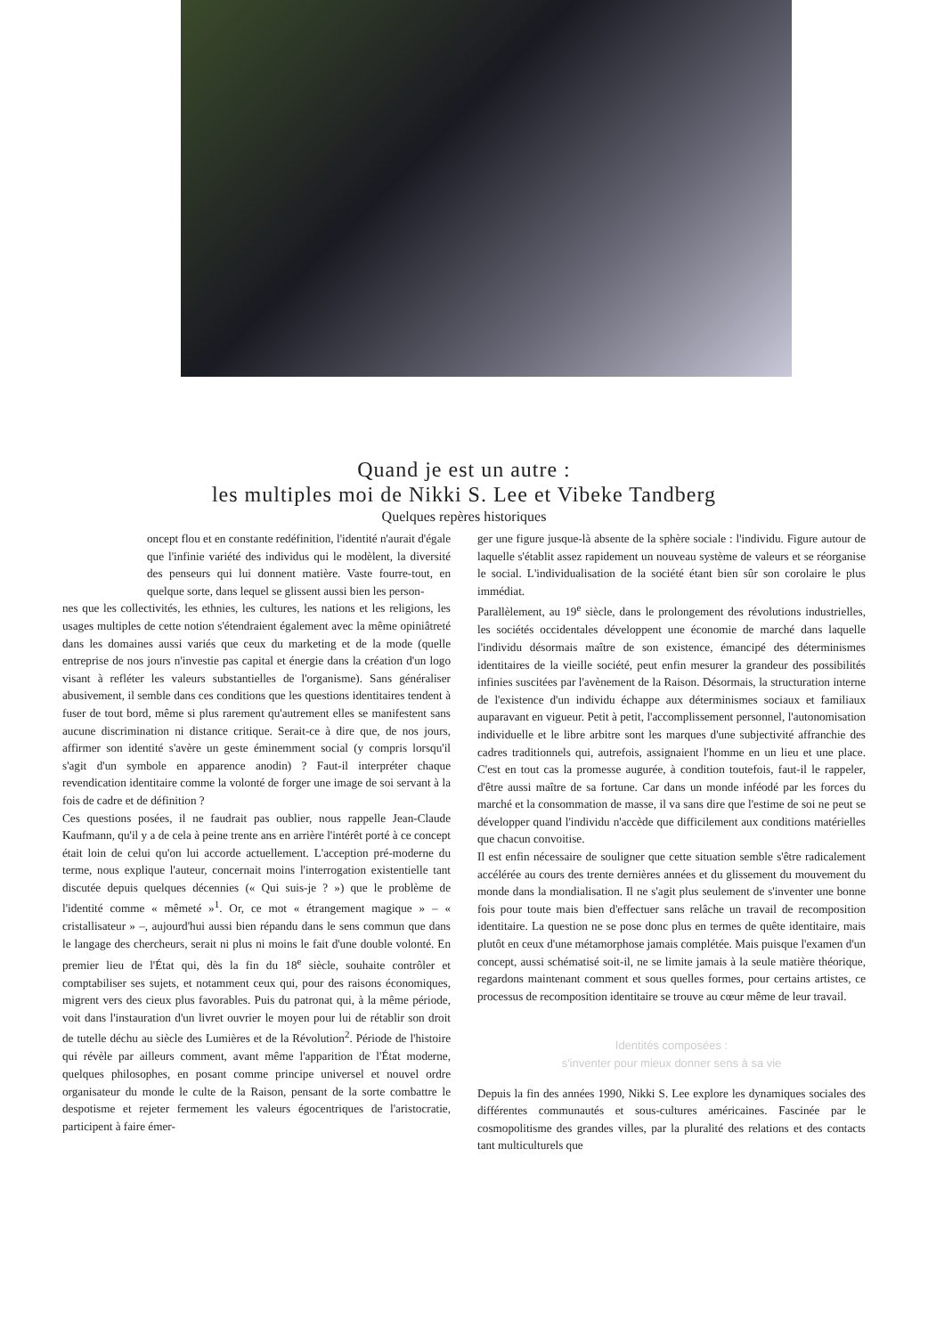Quand je est un autre :
les multiples moi de Nikki S. Lee et Vibeke Tandberg
Quelques repères historiques
oncept flou et en constante redéfinition, l'identité n'aurait d'égale que l'infinie variété des individus qui le modèlent, la diversité des penseurs qui lui donnent matière. Vaste fourre-tout, en quelque sorte, dans lequel se glissent aussi bien les person-
nes que les collectivités, les ethnies, les cultures, les nations et les religions, les usages multiples de cette notion s'étendraient également avec la même opiniâtreté dans les domaines aussi variés que ceux du marketing et de la mode (quelle entreprise de nos jours n'investie pas capital et énergie dans la création d'un logo visant à refléter les valeurs substantielles de l'organisme). Sans généraliser abusivement, il semble dans ces conditions que les questions identitaires tendent à fuser de tout bord, même si plus rarement qu'autrement elles se manifestent sans aucune discrimination ni distance critique. Serait-ce à dire que, de nos jours, affirmer son identité s'avère un geste éminemment social (y compris lorsqu'il s'agit d'un symbole en apparence anodin) ? Faut-il interpréter chaque revendication identitaire comme la volonté de forger une image de soi servant à la fois de cadre et de définition ?
Ces questions posées, il ne faudrait pas oublier, nous rappelle Jean-Claude Kaufmann, qu'il y a de cela à peine trente ans en arrière l'intérêt porté à ce concept était loin de celui qu'on lui accorde actuellement. L'acception pré-moderne du terme, nous explique l'auteur, concernait moins l'interrogation existentielle tant discutée depuis quelques décennies (« Qui suis-je ? ») que le problème de l'identité comme « mêmeté »<sup>1</sup>. Or, ce mot « étrangement magique » – « cristallisateur » –, aujourd'hui aussi bien répandu dans le sens commun que dans le langage des chercheurs, serait ni plus ni moins le fait d'une double volonté. En premier lieu de l'État qui, dès la fin du 18<sup>e</sup> siècle, souhaite contrôler et comptabiliser ses sujets, et notamment ceux qui, pour des raisons économiques, migrent vers des cieux plus favorables. Puis du patronat qui, à la même période, voit dans l'instauration d'un livret ouvrier le moyen pour lui de rétablir son droit de tutelle déchu au siècle des Lumières et de la Révolution<sup>2</sup>. Période de l'histoire qui révèle par ailleurs comment, avant même l'apparition de l'État moderne, quelques philosophes, en posant comme principe universel et nouvel ordre organisateur du monde le culte de la Raison, pensant de la sorte combattre le despotisme et rejeter fermement les valeurs égocentriques de l'aristocratie, participent à faire émer-
ger une figure jusque-là absente de la sphère sociale : l'individu. Figure autour de laquelle s'établit assez rapidement un nouveau système de valeurs et se réorganise le social. L'individualisation de la société étant bien sûr son corolaire le plus immédiat.
Parallèlement, au 19<sup>e</sup> siècle, dans le prolongement des révolutions industrielles, les sociétés occidentales développent une économie de marché dans laquelle l'individu désormais maître de son existence, émancipé des déterminismes identitaires de la vieille société, peut enfin mesurer la grandeur des possibilités infinies suscitées par l'avènement de la Raison. Désormais, la structuration interne de l'existence d'un individu échappe aux déterminismes sociaux et familiaux auparavant en vigueur. Petit à petit, l'accomplissement personnel, l'autonomisation individuelle et le libre arbitre sont les marques d'une subjectivité affranchie des cadres traditionnels qui, autrefois, assignaient l'homme en un lieu et une place. C'est en tout cas la promesse augurée, à condition toutefois, faut-il le rappeler, d'être aussi maître de sa fortune. Car dans un monde inféodé par les forces du marché et la consommation de masse, il va sans dire que l'estime de soi ne peut se développer quand l'individu n'accède que difficilement aux conditions matérielles que chacun convoitise.
Il est enfin nécessaire de souligner que cette situation semble s'être radicalement accélérée au cours des trente dernières années et du glissement du mouvement du monde dans la mondialisation. Il ne s'agit plus seulement de s'inventer une bonne fois pour toute mais bien d'effectuer sans relâche un travail de recomposition identitaire. La question ne se pose donc plus en termes de quête identitaire, mais plutôt en ceux d'une métamorphose jamais complétée. Mais puisque l'examen d'un concept, aussi schématisé soit-il, ne se limite jamais à la seule matière théorique, regardons maintenant comment et sous quelles formes, pour certains artistes, ce processus de recomposition identitaire se trouve au cœur même de leur travail.
Identités composées :
s'inventer pour mieux donner sens à sa vie
Depuis la fin des années 1990, Nikki S. Lee explore les dynamiques sociales des différentes communautés et sous-cultures américaines. Fascinée par le cosmopolitisme des grandes villes, par la pluralité des relations et des contacts tant multiculturels que